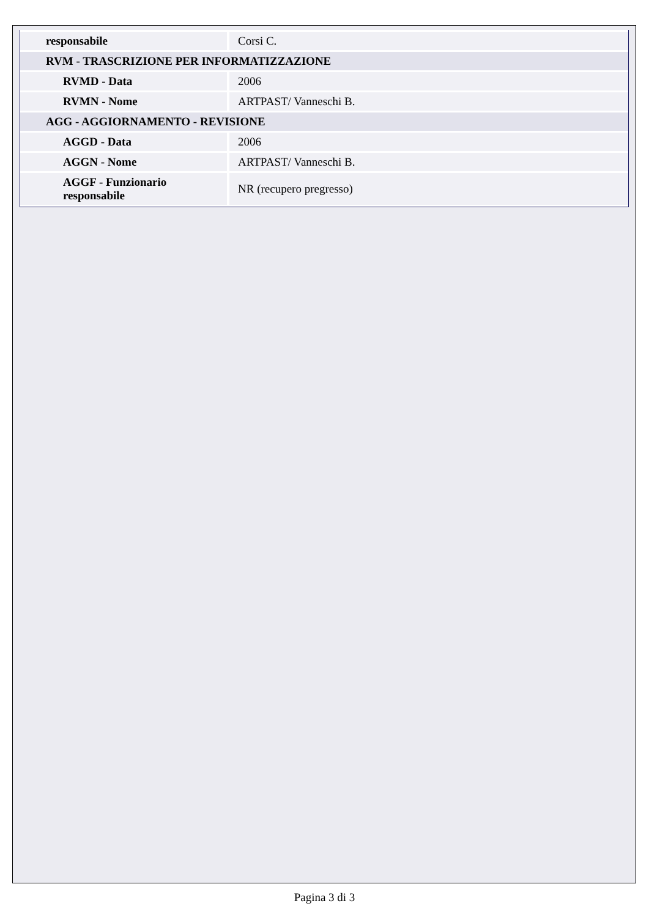| responsabile | Corsi C. |
| RVM - TRASCRIZIONE PER INFORMATIZZAZIONE | |
| RVMD - Data | 2006 |
| RVMN - Nome | ARTPAST/ Vanneschi B. |
| AGG - AGGIORNAMENTO - REVISIONE | |
| AGGD - Data | 2006 |
| AGGN - Nome | ARTPAST/ Vanneschi B. |
| AGGF - Funzionario responsabile | NR (recupero pregresso) |
Pagina 3 di 3